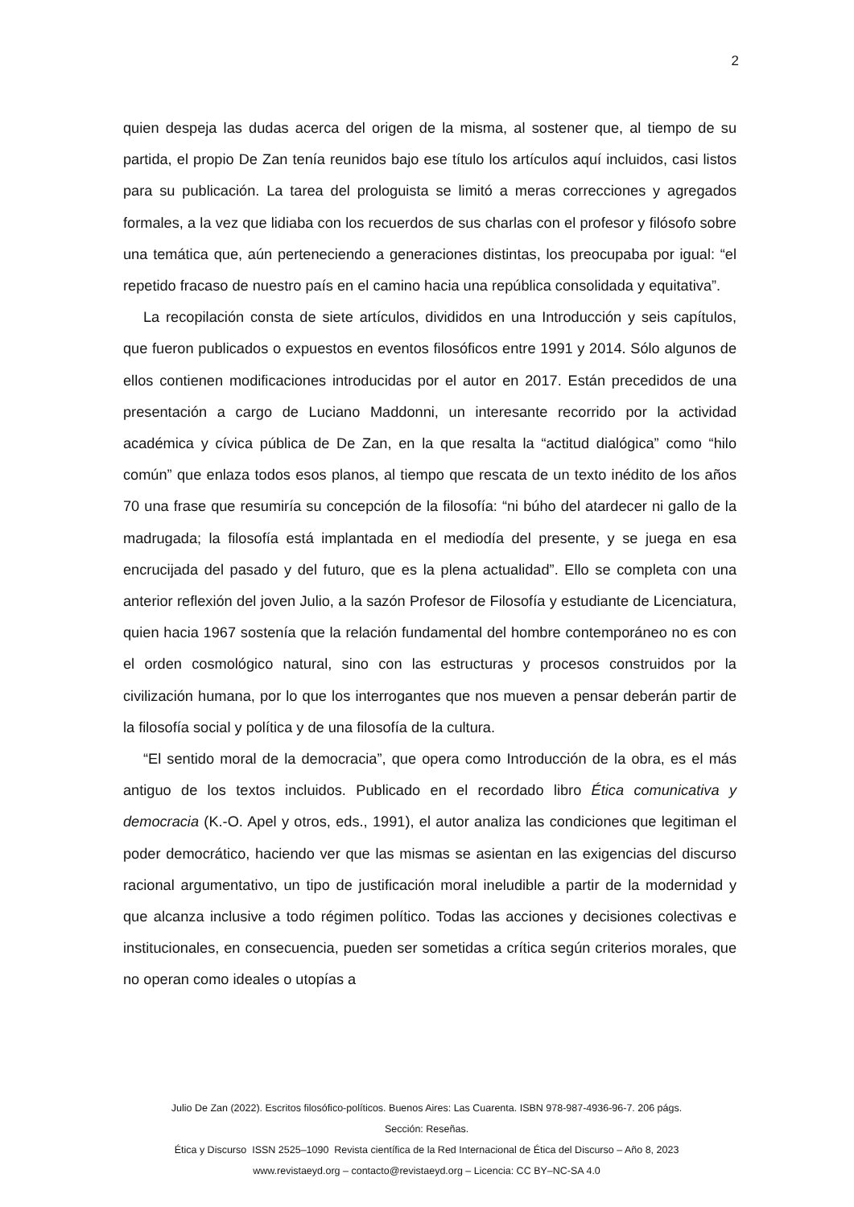2
quien despeja las dudas acerca del origen de la misma, al sostener que, al tiempo de su partida, el propio De Zan tenía reunidos bajo ese título los artículos aquí incluidos, casi listos para su publicación. La tarea del prologuista se limitó a meras correcciones y agregados formales, a la vez que lidiaba con los recuerdos de sus charlas con el profesor y filósofo sobre una temática que, aún perteneciendo a generaciones distintas, los preocupaba por igual: “el repetido fracaso de nuestro país en el camino hacia una república consolidada y equitativa”.
La recopilación consta de siete artículos, divididos en una Introducción y seis capítulos, que fueron publicados o expuestos en eventos filosóficos entre 1991 y 2014. Sólo algunos de ellos contienen modificaciones introducidas por el autor en 2017. Están precedidos de una presentación a cargo de Luciano Maddonni, un interesante recorrido por la actividad académica y cívica pública de De Zan, en la que resalta la “actitud dialógica” como “hilo común” que enlaza todos esos planos, al tiempo que rescata de un texto inédito de los años 70 una frase que resumiría su concepción de la filosofía: “ni búho del atardecer ni gallo de la madrugada; la filosofía está implantada en el mediodía del presente, y se juega en esa encrucijada del pasado y del futuro, que es la plena actualidad”. Ello se completa con una anterior reflexión del joven Julio, a la sazón Profesor de Filosofía y estudiante de Licenciatura, quien hacia 1967 sostenía que la relación fundamental del hombre contemporáneo no es con el orden cosmológico natural, sino con las estructuras y procesos construidos por la civilización humana, por lo que los interrogantes que nos mueven a pensar deberán partir de la filosofía social y política y de una filosofía de la cultura.
“El sentido moral de la democracia”, que opera como Introducción de la obra, es el más antiguo de los textos incluidos. Publicado en el recordado libro Ética comunicativa y democracia (K.-O. Apel y otros, eds., 1991), el autor analiza las condiciones que legitiman el poder democrático, haciendo ver que las mismas se asientan en las exigencias del discurso racional argumentativo, un tipo de justificación moral ineludible a partir de la modernidad y que alcanza inclusive a todo régimen político. Todas las acciones y decisiones colectivas e institucionales, en consecuencia, pueden ser sometidas a crítica según criterios morales, que no operan como ideales o utopías a
Julio De Zan (2022). Escritos filosófico-políticos. Buenos Aires: Las Cuarenta. ISBN 978-987-4936-96-7. 206 págs.
Sección: Reseñas.
Ética y Discurso ISSN 2525–1090 Revista científica de la Red Internacional de Ética del Discurso – Año 8, 2023
www.revistaeyd.org – contacto@revistaeyd.org – Licencia: CC BY–NC-SA 4.0